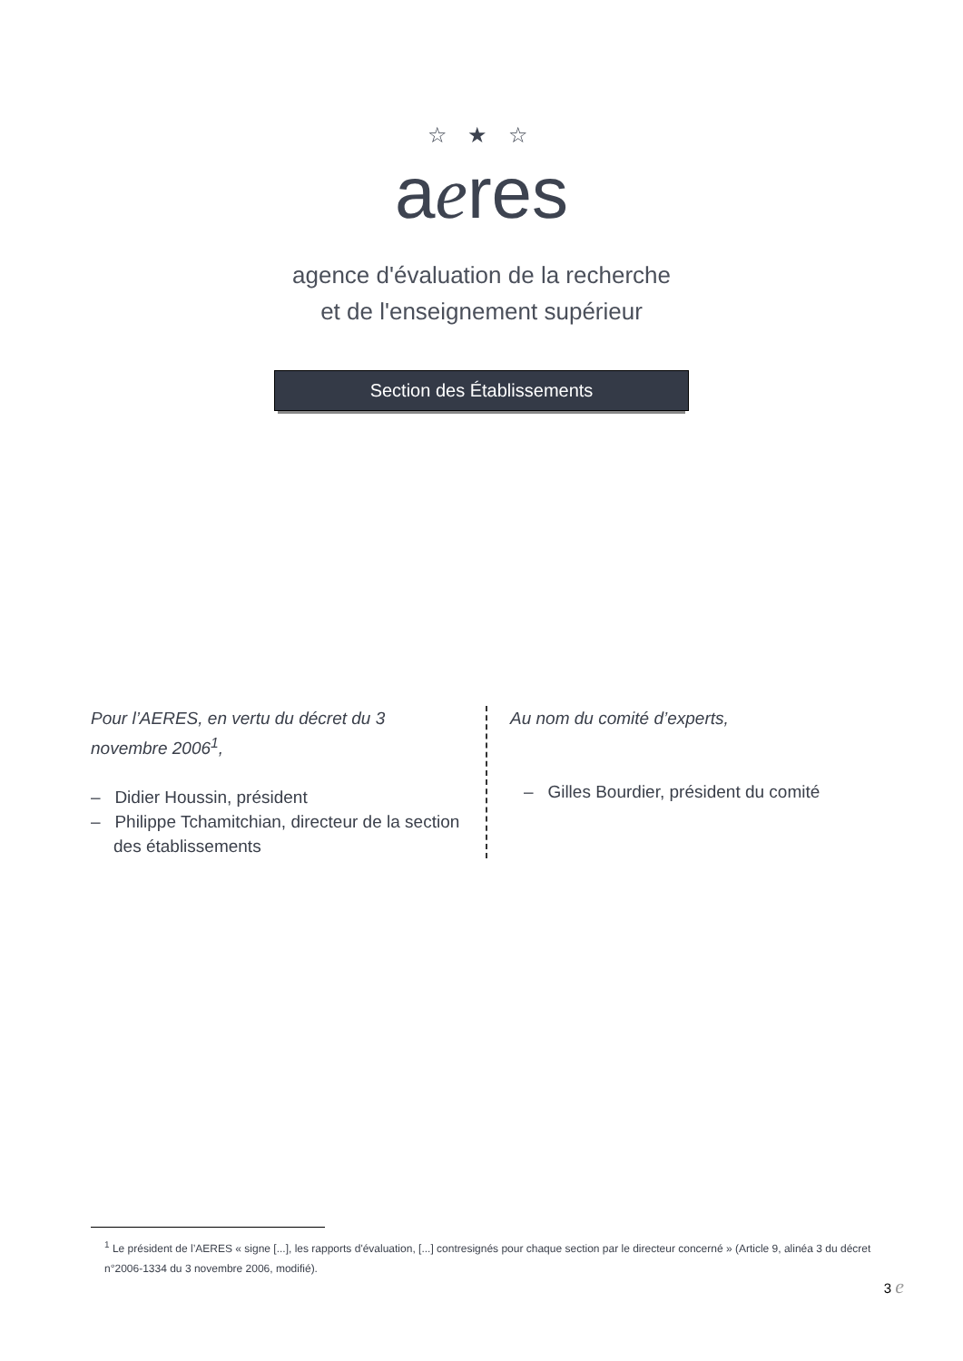☆ ★ ☆
aeres
agence d'évaluation de la recherche
et de l'enseignement supérieur
Section des Établissements
Pour l’AERES, en vertu du décret du 3 novembre 2006<sup>1</sup>,
– Didier Houssin, président
– Philippe Tchamitchian, directeur de la section des établissements
Au nom du comité d’experts,
– Gilles Bourdier, président du comité
<sup>1</sup> Le président de l’AERES « signe [...], les rapports d'évaluation, [...] contresignés pour chaque section par le directeur concerné » (Article 9, alinéa 3 du décret n°2006-1334 du 3 novembre 2006, modifié).
3 e